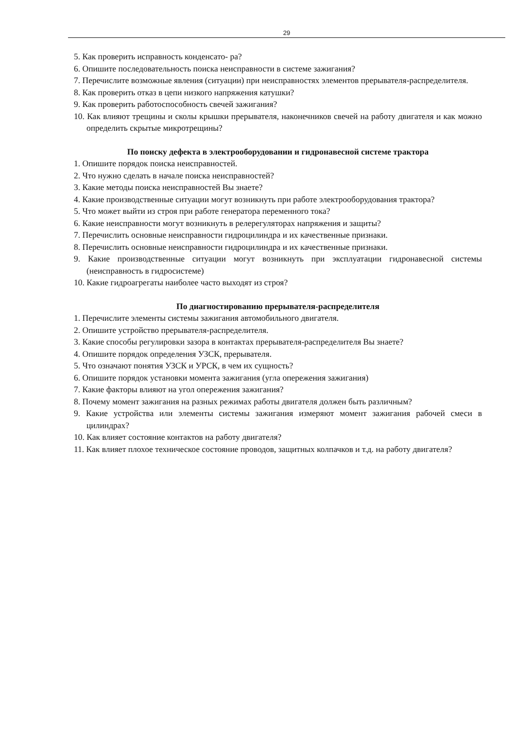29
5. Как проверить исправность конденсато- ра?
6. Опишите последовательность поиска неисправности в системе зажигания?
7. Перечислите возможные явления (ситуации) при неисправностях элементов прерывателя-распределителя.
8. Как проверить отказ в цепи низкого напряжения катушки?
9. Как проверить работоспособность свечей зажигания?
10. Как влияют трещины и сколы крышки прерывателя, наконечников свечей на работу двигателя и как можно определить скрытые микротрещины?
По поиску дефекта в электрооборудовании и гидронавесной системе трактора
1. Опишите порядок поиска неисправностей.
2. Что нужно сделать в начале поиска неисправностей?
3. Какие методы поиска неисправностей Вы знаете?
4. Какие производственные ситуации могут возникнуть при работе электрооборудования трактора?
5. Что может выйти из строя при работе генератора переменного тока?
6. Какие неисправности могут возникнуть в релерегуляторах напряжения и защиты?
7. Перечислить основные неисправности гидроцилиндра и их качественные признаки.
8. Перечислить основные неисправности гидроцилиндра и их качественные признаки.
9. Какие производственные ситуации могут возникнуть при эксплуатации гидронавесной системы (неисправность в гидросистеме)
10. Какие гидроагрегаты наиболее часто выходят из строя?
По диагностированию прерывателя-распределителя
1. Перечислите элементы системы зажигания автомобильного двигателя.
2. Опишите устройство прерывателя-распределителя.
3. Какие способы регулировки зазора в контактах прерывателя-распределителя Вы знаете?
4. Опишите порядок определения УЗСК, прерывателя.
5. Что означают понятия УЗСК и УРСК, в чем их сущность?
6. Опишите порядок установки момента зажигания (угла опережения зажигания)
7. Какие факторы влияют на угол опережения зажигания?
8. Почему момент зажигания на разных режимах работы двигателя должен быть различным?
9. Какие устройства или элементы системы зажигания измеряют момент зажигания рабочей смеси в цилиндрах?
10. Как влияет состояние контактов на работу двигателя?
11. Как влияет плохое техническое состояние проводов, защитных колпачков и т.д. на работу двигателя?